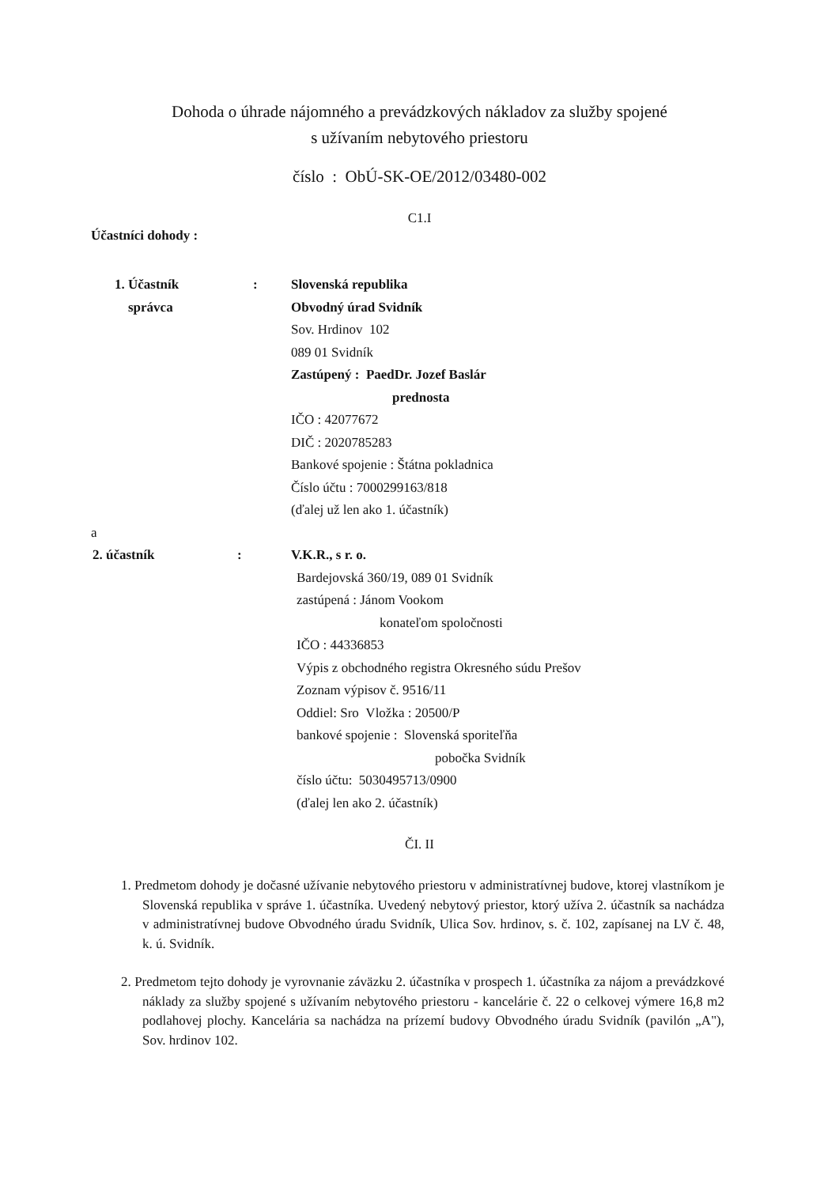Dohoda o úhrade nájomného a prevádzkových nákladov za služby spojené
s užívaním nebytového priestoru
číslo : ObÚ-SK-OE/2012/03480-002
C1.I
Účastníci dohody :
1. Účastník
správca
: Slovenská republika
Obvodný úrad Svidník
Sov. Hrdinov 102
089 01 Svidník
Zastúpený : PaedDr. Jozef Baslár
prednosta
IČO : 42077672
DIČ : 2020785283
Bankové spojenie : Štátna pokladnica
Číslo účtu : 7000299163/818
(ďalej už len ako 1. účastník)
a
2. účastník : V.K.R., s r. o.
Bardejovská 360/19, 089 01 Svidník
zastúpená : Jánom Vookom
konateľom spoločnosti
IČO : 44336853
Výpis z obchodného registra Okresného súdu Prešov
Zoznam výpisov č. 9516/11
Oddiel: Sro Vložka : 20500/P
bankové spojenie : Slovenská sporiteľňa
pobočka Svidník
číslo účtu: 5030495713/0900
(ďalej len ako 2. účastník)
ČI. II
1. Predmetom dohody je dočasné užívanie nebytového priestoru v administratívnej budove, ktorej vlastníkom je Slovenská republika v správe 1. účastníka. Uvedený nebytový priestor, ktorý užíva 2. účastník sa nachádza v administratívnej budove Obvodného úradu Svidník, Ulica Sov. hrdinov, s. č. 102, zapísanej na LV č. 48, k. ú. Svidník.
2. Predmetom tejto dohody je vyrovnanie záväzku 2. účastníka v prospech 1. účastníka za nájom a prevádzkové náklady za služby spojené s užívaním nebytového priestoru - kancelárie č. 22 o celkovej výmere 16,8 m2 podlahovej plochy. Kancelária sa nachádza na prízemí budovy Obvodného úradu Svidník (pavilón „A"), Sov. hrdinov 102.